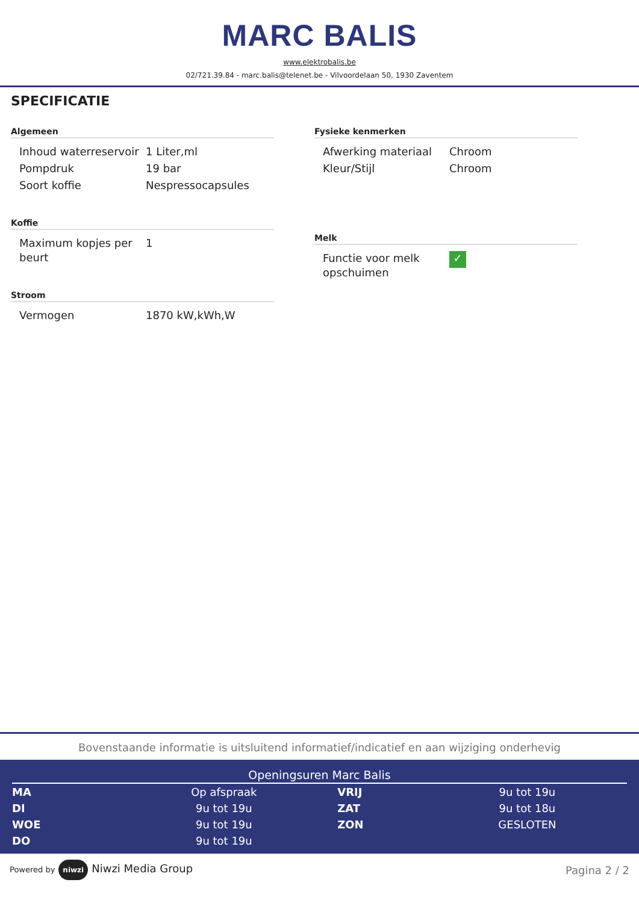MARC BALIS
www.elektrobalis.be
02/721.39.84 - marc.balis@telenet.be - Vilvoordelaan 50, 1930 Zaventem
SPECIFICATIE
Algemeen
| Inhoud waterreservoir | 1 Liter,ml |
| Pompdruk | 19 bar |
| Soort koffie | Nespressocapsules |
Koffie
| Maximum kopjes per beurt | 1 |
Stroom
| Vermogen | 1870 kW,kWh,W |
Fysieke kenmerken
| Afwerking materiaal | Chroom |
| Kleur/Stijl | Chroom |
Melk
| Functie voor melk opschuimen | ✓ |
Bovenstaande informatie is uitsluitend informatief/indicatief en aan wijziging onderhevig
Openingsuren Marc Balis
| MA | Op afspraak | VRIJ | 9u tot 19u |
| DI | 9u tot 19u | ZAT | 9u tot 18u |
| WOE | 9u tot 19u | ZON | GESLOTEN |
| DO | 9u tot 19u | | |
Powered by niwzi Niwzi Media Group
Pagina 2 / 2